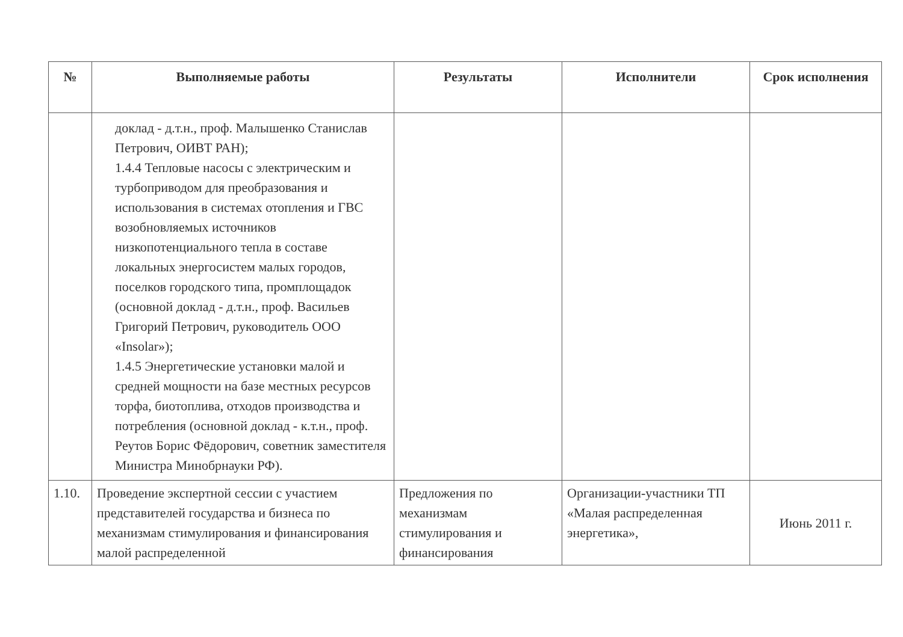| № | Выполняемые работы | Результаты | Исполнители | Срок исполнения |
| --- | --- | --- | --- | --- |
| | доклад - д.т.н., проф. Малышенко Станислав Петрович, ОИВТ РАН); 1.4.4 Тепловые насосы с электрическим и турбоприводом для преобразования и использования в системах отопления и ГВС возобновляемых источников низкопотенциального тепла в составе локальных энергосистем малых городов, поселков городского типа, промплощадок (основной доклад - д.т.н., проф. Васильев Григорий Петрович, руководитель ООО «Insolar»); 1.4.5 Энергетические установки малой и средней мощности на базе местных ресурсов торфа, биотоплива, отходов производства и потребления (основной доклад - к.т.н., проф. Реутов Борис Фёдорович, советник заместителя Министра Минобрнауки РФ). | | | |
| 1.10. | Проведение экспертной сессии с участием представителей государства и бизнеса по механизмам стимулирования и финансирования малой распределенной | Предложения по механизмам стимулирования и финансирования | Организации-участники ТП «Малая распределенная энергетика», | Июнь 2011 г. |